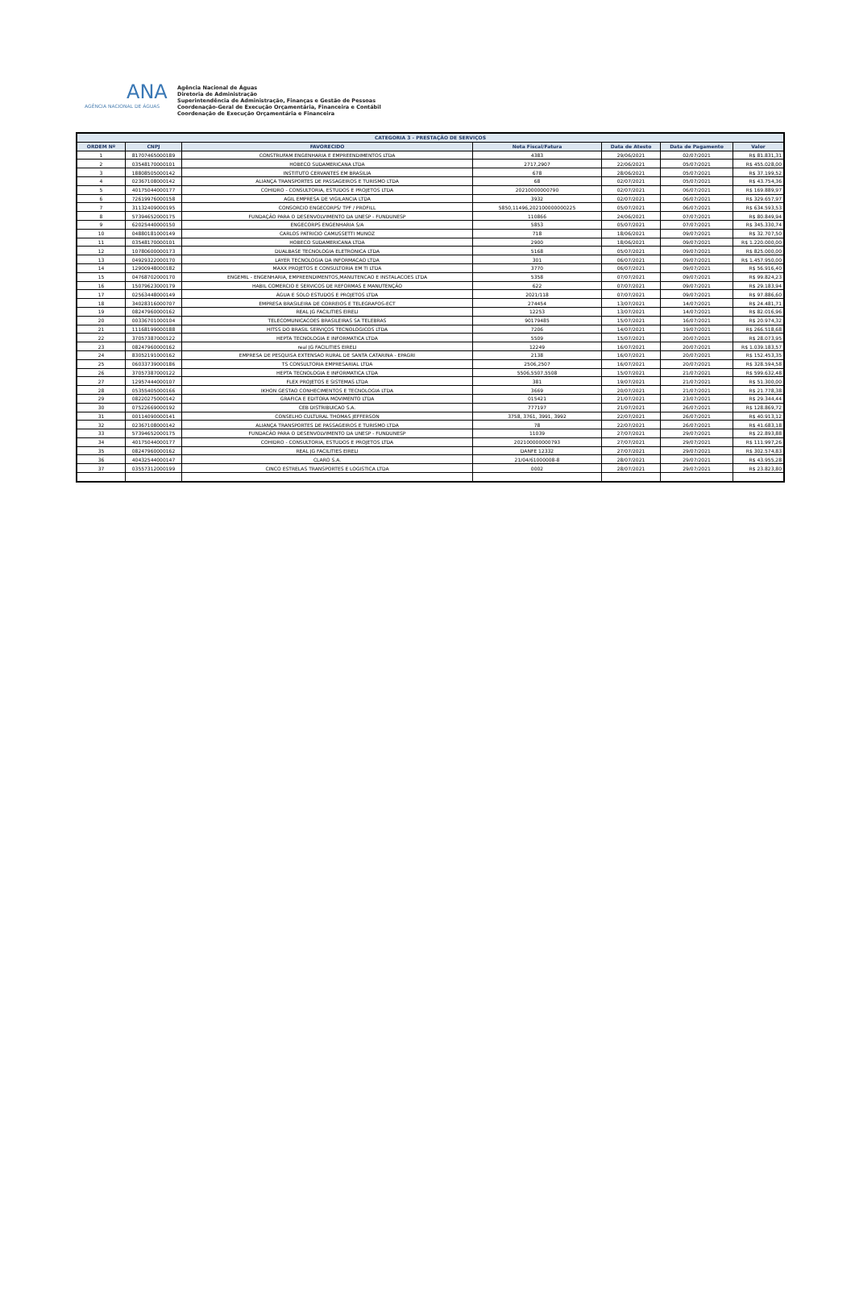ANA
AGÊNCIA NACIONAL DE ÁGUAS
Agência Nacional de Águas
Diretoria de Administração
Superintendência de Administração, Finanças e Gestão de Pessoas
Coordenação-Geral de Execução Orçamentária, Financeira e Contábil
Coordenação de Execução Orçamentária e Financeira
| CATEGORIA 3 - PRESTAÇÃO DE SERVIÇOS | | | | | | |
| --- | --- | --- | --- | --- | --- | --- |
| ORDEM Nº | CNPJ | FAVORECIDO | Nota Fiscal/Fatura | Data de Atesto | Data de Pagamento | Valor |
| 1 | 81707465000189 | CONSTRUFAM ENGENHARIA E EMPREENDIMENTOS LTDA | 4383 | 29/06/2021 | 02/07/2021 | R$ 81.831,31 |
| 2 | 03548170000101 | HOBECO SUDAMERICANA LTDA | 2717,2907 | 22/06/2021 | 05/07/2021 | R$ 455.028,00 |
| 3 | 18808505000142 | INSTITUTO CERVANTES EM BRASILIA | 678 | 28/06/2021 | 05/07/2021 | R$ 37.199,52 |
| 4 | 02367108000142 | ALIANÇA TRANSPORTES DE PASSAGEIROS E TURISMO LTDA | 68 | 02/07/2021 | 05/07/2021 | R$ 43.754,36 |
| 5 | 40175044000177 | COHIDRO - CONSULTORIA, ESTUDOS E PROJETOS LTDA | 20210000000790 | 02/07/2021 | 06/07/2021 | R$ 169.889,97 |
| 6 | 72619976000158 | AGIL EMPRESA DE VIGILANCIA LTDA | 3932 | 02/07/2021 | 06/07/2021 | R$ 329.657,97 |
| 7 | 31132409000195 | CONSORCIO ENGECORPS/ TPF / PROFILL | 5850,11496,202100000000225 | 05/07/2021 | 06/07/2021 | R$ 634.593,53 |
| 8 | 57394652000175 | FUNDAÇÃO PARA O DESENVOLVIMENTO DA UNESP - FUNDUNESP | 110866 | 24/06/2021 | 07/07/2021 | R$ 80.849,94 |
| 9 | 62025440000150 | ENGECORPS ENGENHARIA S/A | 5853 | 05/07/2021 | 07/07/2021 | R$ 345.330,74 |
| 10 | 04880181000149 | CARLOS PATRICIO CAMUSSETTI MUNOZ | 718 | 18/06/2021 | 09/07/2021 | R$ 32.707,50 |
| 11 | 03548170000101 | HOBECO SUDAMERICANA LTDA | 2900 | 18/06/2021 | 09/07/2021 | R$ 1.220.000,00 |
| 12 | 10780600000173 | DUALBASE TECNOLOGIA ELETRONICA LTDA | 5168 | 05/07/2021 | 09/07/2021 | R$ 825.000,00 |
| 13 | 04929322000170 | LAYER TECNOLOGIA DA INFORMACAO LTDA | 301 | 06/07/2021 | 09/07/2021 | R$ 1.457.950,00 |
| 14 | 12900948000182 | MAXX PROJETOS E CONSULTORIA EM TI LTDA | 3770 | 06/07/2021 | 09/07/2021 | R$ 56.916,40 |
| 15 | 04768702000170 | ENGEMIL - ENGENHARIA, EMPREENDIMENTOS,MANUTENCAO E INSTALACOES LTDA | 5358 | 07/07/2021 | 09/07/2021 | R$ 99.824,23 |
| 16 | 15079623000179 | HABIL COMERCIO E SERVICOS DE REFORMAS E MANUTENÇÃO | 622 | 07/07/2021 | 09/07/2021 | R$ 29.183,94 |
| 17 | 02563448000149 | ÁGUA E SOLO ESTUDOS E PROJETOS LTDA | 2021/118 | 07/07/2021 | 09/07/2021 | R$ 97.886,60 |
| 18 | 34028316000707 | EMPRESA BRASILEIRA DE CORREIOS E TELEGRAFOS-ECT | 274454 | 13/07/2021 | 14/07/2021 | R$ 24.481,71 |
| 19 | 08247960000162 | REAL JG FACILITIES EIRELI | 12253 | 13/07/2021 | 14/07/2021 | R$ 82.016,96 |
| 20 | 00336701000104 | TELECOMUNICACOES BRASILEIRAS SA TELEBRAS | 90179485 | 15/07/2021 | 16/07/2021 | R$ 20.974,32 |
| 21 | 11168199000188 | HITSS DO BRASIL SERVIÇOS TECNOLÓGICOS LTDA | 7206 | 14/07/2021 | 19/07/2021 | R$ 266.518,68 |
| 22 | 37057387000122 | HEPTA TECNOLOGIA E INFORMATICA LTDA | 5509 | 15/07/2021 | 20/07/2021 | R$ 28.073,95 |
| 23 | 08247960000162 | real JG FACILITIES EIRELI | 12249 | 16/07/2021 | 20/07/2021 | R$ 1.039.183,57 |
| 24 | 83052191000162 | EMPRESA DE PESQUISA EXTENSAO RURAL DE SANTA CATARINA - EPAGRI | 2138 | 16/07/2021 | 20/07/2021 | R$ 152.453,35 |
| 25 | 06033739000186 | TS CONSULTORIA EMPRESARIAL LTDA | 2506,2507 | 16/07/2021 | 20/07/2021 | R$ 328.594,58 |
| 26 | 37057387000122 | HEPTA TECNOLOGIA E INFORMATICA LTDA | 5506,5507,5508 | 15/07/2021 | 21/07/2021 | R$ 599.632,48 |
| 27 | 12957444000107 | FLEX PROJETOS E SISTEMAS LTDA | 381 | 19/07/2021 | 21/07/2021 | R$ 51.300,00 |
| 28 | 05355405000166 | IKHON GESTAO CONHECIMENTOS E TECNOLOGIA LTDA | 3669 | 20/07/2021 | 21/07/2021 | R$ 21.778,38 |
| 29 | 08220275000142 | GRAFICA E EDITORA MOVIMENTO LTDA | 015421 | 21/07/2021 | 23/07/2021 | R$ 29.344,44 |
| 30 | 07522669000192 | CEB DISTRIBUICAO S.A. | 777197 | 21/07/2021 | 26/07/2021 | R$ 128.869,72 |
| 31 | 00114090000141 | CONSELHO CULTURAL THOMAS JEFFERSON | 3758, 3761, 3991, 3992 | 22/07/2021 | 26/07/2021 | R$ 40.913,12 |
| 32 | 02367108000142 | ALIANÇA TRANSPORTES DE PASSAGEIROS E TURISMO LTDA | 78 | 22/07/2021 | 26/07/2021 | R$ 41.683,18 |
| 33 | 57394652000175 | FUNDACÃO PARA O DESENVOLVIMENTO DA UNESP - FUNDUNESP | 11039 | 27/07/2021 | 29/07/2021 | R$ 22.893,88 |
| 34 | 40175044000177 | COHIDRO - CONSULTORIA, ESTUDOS E PROJETOS LTDA | 202100000000793 | 27/07/2021 | 29/07/2021 | R$ 111.997,26 |
| 35 | 08247960000162 | REAL JG FACILITIES EIRELI | DANFE 12332 | 27/07/2021 | 29/07/2021 | R$ 302.574,83 |
| 36 | 40432544000147 | CLARO S.A. | 21/04/61000008-8 | 28/07/2021 | 29/07/2021 | R$ 43.955,28 |
| 37 | 03557312000199 | CINCO ESTRELAS TRANSPORTES E LOGISTICA LTDA | 0002 | 28/07/2021 | 29/07/2021 | R$ 23.823,80 |